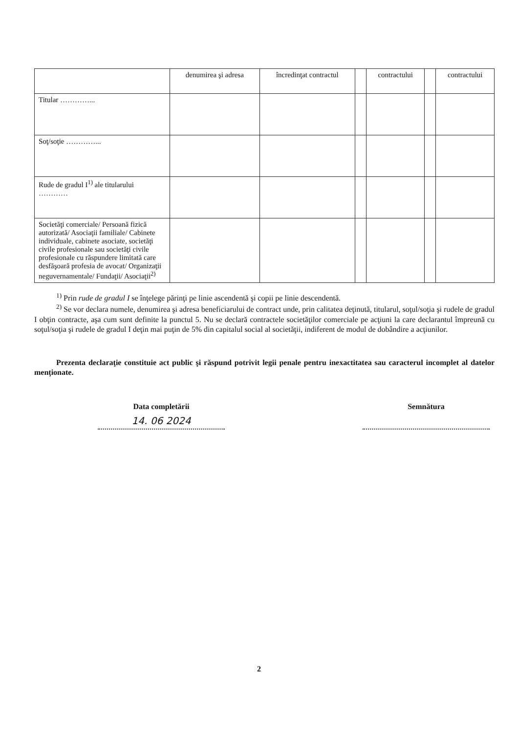| | denumirea şi adresa | încredinţat contractul | | contractului | | contractului |
| Titular …………... | | | | | | |
| Soţ/soţie …………... | | | | | | |
| Rude de gradul I<sup>1)</sup> ale titularului ………… | | | | | | |
| Societăţi comerciale/ Persoană fizică autorizată/ Asociaţii familiale/ Cabinete individuale, cabinete asociate, societăţi civile profesionale sau societăţi civile profesionale cu răspundere limitată care desfăşoară profesia de avocat/ Organizaţii neguvernamentale/ Fundaţii/ Asociaţii<sup>2)</sup> | | | | | | |
<sup>1)</sup> Prin rude de gradul I se înţelege părinţi pe linie ascendentă şi copii pe linie descendentă.
<sup>2)</sup> Se vor declara numele, denumirea şi adresa beneficiarului de contract unde, prin calitatea deţinută, titularul, soţul/soţia şi rudele de gradul I obţin contracte, aşa cum sunt definite la punctul 5. Nu se declară contractele societăţilor comerciale pe acţiuni la care declarantul împreună cu soţul/soţia şi rudele de gradul I deţin mai puţin de 5% din capitalul social al societăţii, indiferent de modul de dobândire a acţiunilor.
Prezenta declaraţie constituie act public şi răspund potrivit legii penale pentru inexactitatea sau caracterul incomplet al datelor menţionate.
Data completării
14. 06 2024
Semnătura
2